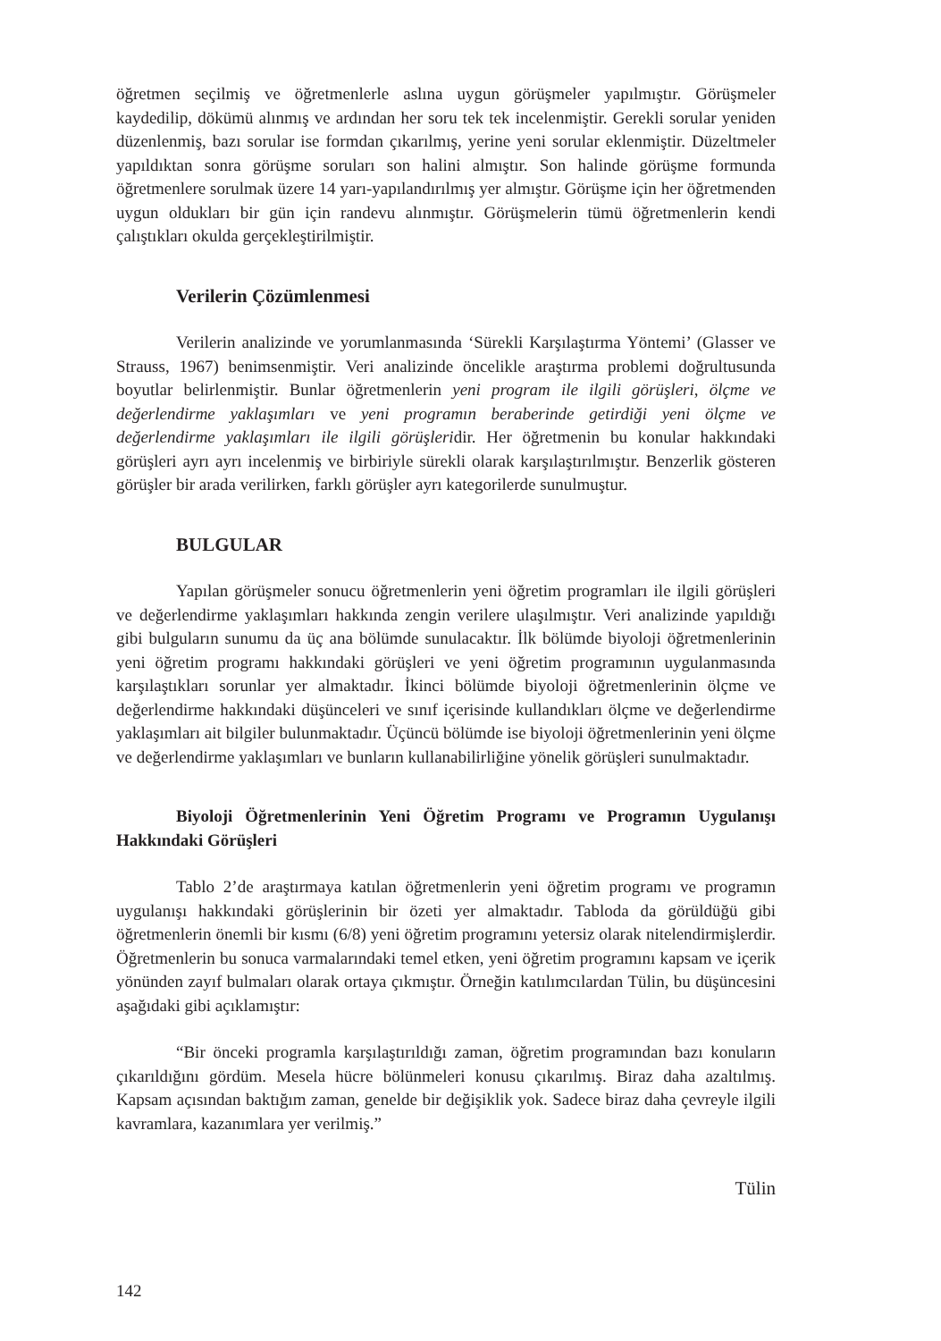öğretmen seçilmiş ve öğretmenlerle aslına uygun görüşmeler yapılmıştır. Görüşmeler kaydedilip, dökümü alınmış ve ardından her soru tek tek incelenmiştir. Gerekli sorular yeniden düzenlenmiş, bazı sorular ise formdan çıkarılmış, yerine yeni sorular eklenmiştir. Düzeltmeler yapıldıktan sonra görüşme soruları son halini almıştır. Son halinde görüşme formunda öğretmenlere sorulmak üzere 14 yarı-yapılandırılmış yer almıştır. Görüşme için her öğretmenden uygun oldukları bir gün için randevu alınmıştır. Görüşmelerin tümü öğretmenlerin kendi çalıştıkları okulda gerçekleştirilmiştir.
Verilerin Çözümlenmesi
Verilerin analizinde ve yorumlanmasında ‘Sürekli Karşılaştırma Yöntemi’ (Glasser ve Strauss, 1967) benimsenmiştir. Veri analizinde öncelikle araştırma problemi doğrultusunda boyutlar belirlenmiştir. Bunlar öğretmenlerin yeni program ile ilgili görüşleri, ölçme ve değerlendirme yaklaşımları ve yeni programın beraberinde getirdiği yeni ölçme ve değerlendirme yaklaşımları ile ilgili görüşleridir. Her öğretmenin bu konular hakkındaki görüşleri ayrı ayrı incelenmiş ve birbiriyle sürekli olarak karşılaştırılmıştır. Benzerlik gösteren görüşler bir arada verilirken, farklı görüşler ayrı kategorilerde sunulmuştur.
BULGULAR
Yapılan görüşmeler sonucu öğretmenlerin yeni öğretim programları ile ilgili görüşleri ve değerlendirme yaklaşımları hakkında zengin verilere ulaşılmıştır. Veri analizinde yapıldığı gibi bulguların sunumu da üç ana bölümde sunulacaktır. İlk bölümde biyoloji öğretmenlerinin yeni öğretim programı hakkındaki görüşleri ve yeni öğretim programının uygulanmasında karşılaştıkları sorunlar yer almaktadır. İkinci bölümde biyoloji öğretmenlerinin ölçme ve değerlendirme hakkındaki düşünceleri ve sınıf içerisinde kullandıkları ölçme ve değerlendirme yaklaşımları ait bilgiler bulunmaktadır. Üçüncü bölümde ise biyoloji öğretmenlerinin yeni ölçme ve değerlendirme yaklaşımları ve bunların kullanabilirliğine yönelik görüşleri sunulmaktadır.
Biyoloji Öğretmenlerinin Yeni Öğretim Programı ve Programın Uygulanışı Hakkındaki Görüşleri
Tablo 2’de araştırmaya katılan öğretmenlerin yeni öğretim programı ve programın uygulanışı hakkındaki görüşlerinin bir özeti yer almaktadır. Tabloda da görüldüğü gibi öğretmenlerin önemli bir kısmı (6/8) yeni öğretim programını yetersiz olarak nitelendirmişlerdir. Öğretmenlerin bu sonuca varmalarındaki temel etken, yeni öğretim programını kapsam ve içerik yönünden zayıf bulmaları olarak ortaya çıkmıştır. Örneğin katılımcılardan Tülin, bu düşüncesini aşağıdaki gibi açıklamıştır:
“Bir önceki programla karşılaştırıldığı zaman, öğretim programından bazı konuların çıkarıldığını gördüm. Mesela hücre bölünmeleri konusu çıkarılmış. Biraz daha azaltılmış. Kapsam açısından baktığım zaman, genelde bir değişiklik yok. Sadece biraz daha çevreyle ilgili kavramlara, kazanımlara yer verilmiş.”
Tülin
142